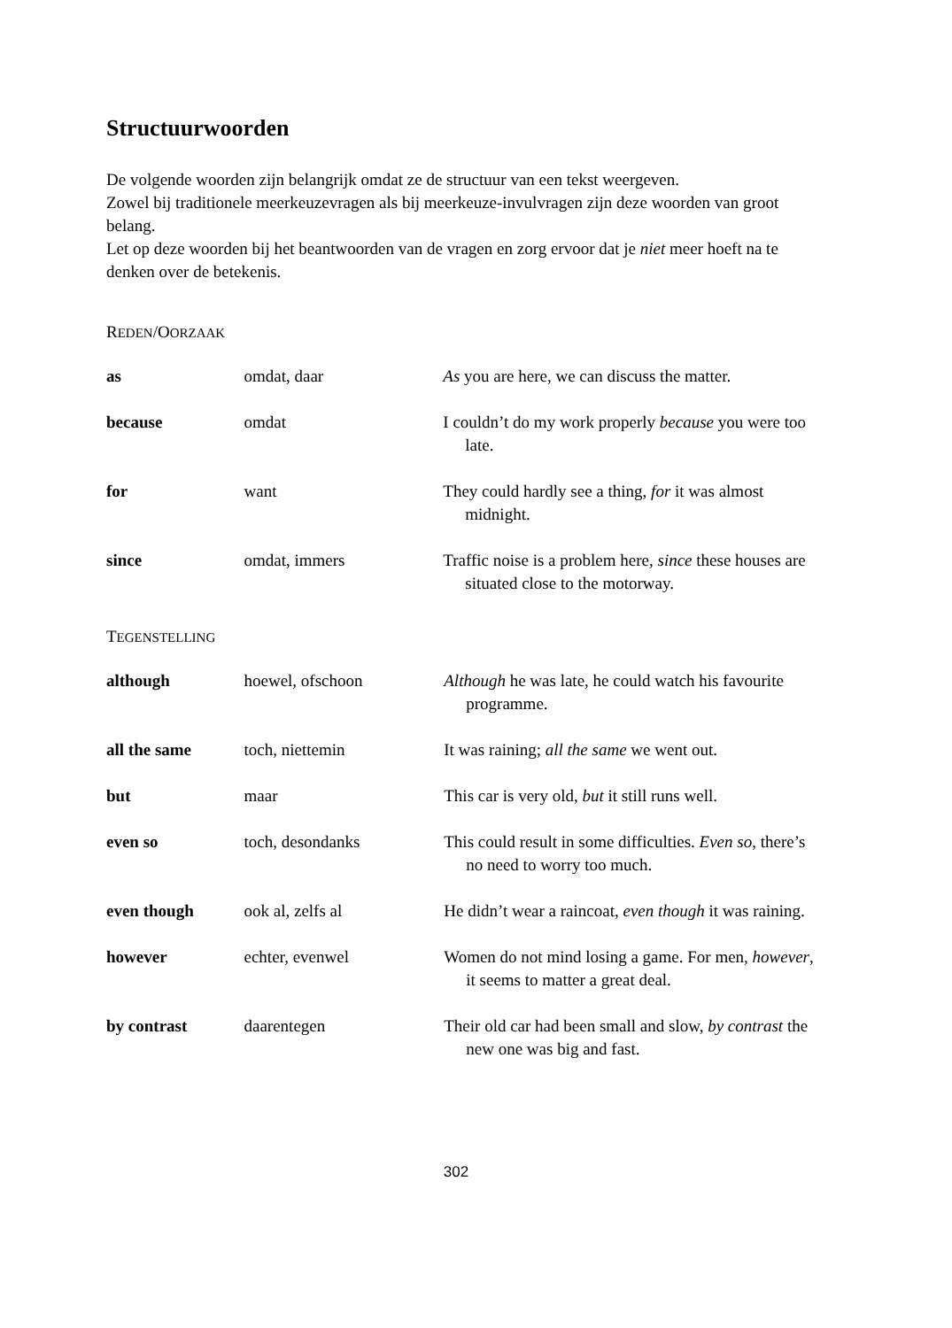Structuurwoorden
De volgende woorden zijn belangrijk omdat ze de structuur van een tekst weergeven.
Zowel bij traditionele meerkeuzevragen als bij meerkeuze-invulvragen zijn deze woorden van groot belang.
Let op deze woorden bij het beantwoorden van de vragen en zorg ervoor dat je niet meer hoeft na te denken over de betekenis.
REDEN/OORZAAK
| as | omdat, daar | As you are here, we can discuss the matter. |
| because | omdat | I couldn’t do my work properly because you were too late. |
| for | want | They could hardly see a thing, for it was almost midnight. |
| since | omdat, immers | Traffic noise is a problem here, since these houses are situated close to the motorway. |
TEGENSTELLING
| although | hoewel, ofschoon | Although he was late, he could watch his favourite programme. |
| all the same | toch, niettemin | It was raining; all the same we went out. |
| but | maar | This car is very old, but it still runs well. |
| even so | toch, desondanks | This could result in some difficulties. Even so , there’s no need to worry too much. |
| even though | ook al, zelfs al | He didn’t wear a raincoat, even though it was raining. |
| however | echter, evenwel | Women do not mind losing a game. For men, however , it seems to matter a great deal. |
| by contrast | daarentegen | Their old car had been small and slow, by contrast the new one was big and fast. |
302